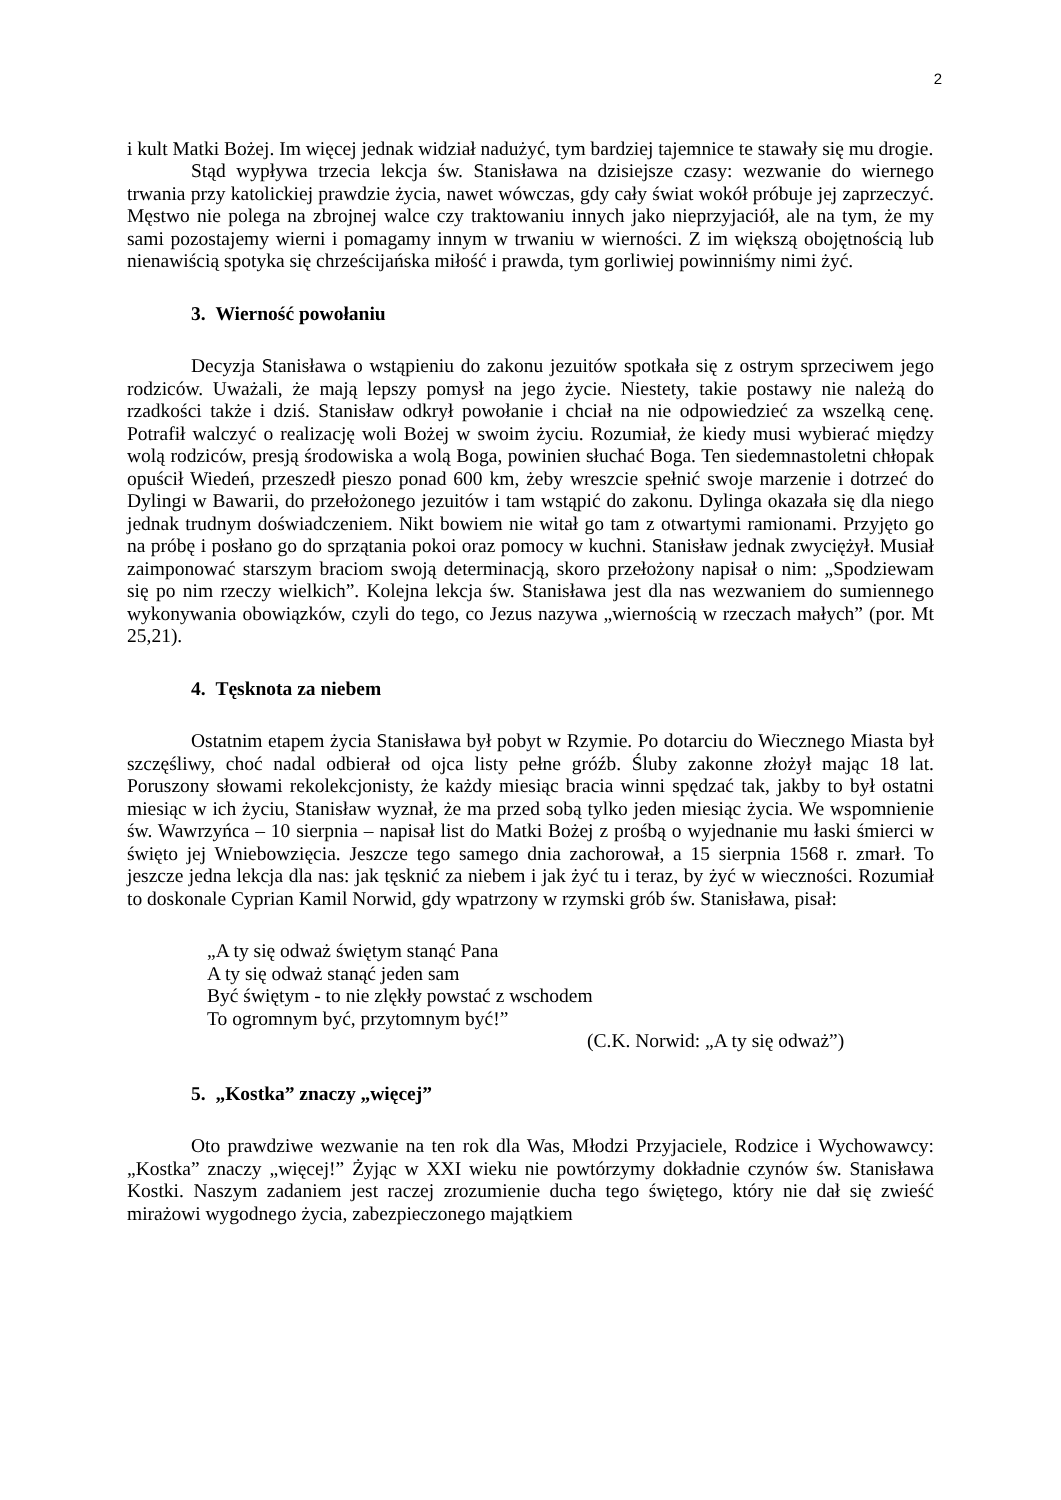2
i kult Matki Bożej. Im więcej jednak widział nadużyć, tym bardziej tajemnice te stawały się mu drogie.
Stąd wypływa trzecia lekcja św. Stanisława na dzisiejsze czasy: wezwanie do wiernego trwania przy katolickiej prawdzie życia, nawet wówczas, gdy cały świat wokół próbuje jej zaprzeczyć. Męstwo nie polega na zbrojnej walce czy traktowaniu innych jako nieprzyjaciół, ale na tym, że my sami pozostajemy wierni i pomagamy innym w trwaniu w wierności. Z im większą obojętnością lub nienawiścią spotyka się chrześcijańska miłość i prawda, tym gorliwiej powinniśmy nimi żyć.
3. Wierność powołaniu
Decyzja Stanisława o wstąpieniu do zakonu jezuitów spotkała się z ostrym sprzeciwem jego rodziców. Uważali, że mają lepszy pomysł na jego życie. Niestety, takie postawy nie należą do rzadkości także i dziś. Stanisław odkrył powołanie i chciał na nie odpowiedzieć za wszelką cenę. Potrafił walczyć o realizację woli Bożej w swoim życiu. Rozumiał, że kiedy musi wybierać między wolą rodziców, presją środowiska a wolą Boga, powinien słuchać Boga. Ten siedemnastoletni chłopak opuścił Wiedeń, przeszedł pieszo ponad 600 km, żeby wreszcie spełnić swoje marzenie i dotrzeć do Dylingi w Bawarii, do przełożonego jezuitów i tam wstąpić do zakonu. Dylinga okazała się dla niego jednak trudnym doświadczeniem. Nikt bowiem nie witał go tam z otwartymi ramionami. Przyjęto go na próbę i posłano go do sprzątania pokoi oraz pomocy w kuchni. Stanisław jednak zwyciężył. Musiał zaimponować starszym braciom swoją determinacją, skoro przełożony napisał o nim: „Spodziewam się po nim rzeczy wielkich”. Kolejna lekcja św. Stanisława jest dla nas wezwaniem do sumiennego wykonywania obowiązków, czyli do tego, co Jezus nazywa „wiernością w rzeczach małych” (por. Mt 25,21).
4. Tęsknota za niebem
Ostatnim etapem życia Stanisława był pobyt w Rzymie. Po dotarciu do Wiecznego Miasta był szczęśliwy, choć nadal odbierał od ojca listy pełne gróźb. Śluby zakonne złożył mając 18 lat. Poruszony słowami rekolekcjonisty, że każdy miesiąc bracia winni spędzać tak, jakby to był ostatni miesiąc w ich życiu, Stanisław wyznał, że ma przed sobą tylko jeden miesiąc życia. We wspomnienie św. Wawrzyńca – 10 sierpnia – napisał list do Matki Bożej z prośbą o wyjednanie mu łaski śmierci w święto jej Wniebowzięcia. Jeszcze tego samego dnia zachorował, a 15 sierpnia 1568 r. zmarł. To jeszcze jedna lekcja dla nas: jak tęsknić za niebem i jak żyć tu i teraz, by żyć w wieczności. Rozumiał to doskonale Cyprian Kamil Norwid, gdy wpatrzony w rzymski grób św. Stanisława, pisał:
„A ty się odważ świętym stanąć Pana
A ty się odważ stanąć jeden sam
Być świętym - to nie zlękły powstać z wschodem
To ogromnym być, przytomnym być!”
(C.K. Norwid: „A ty się odważ”)
5. „Kostka” znaczy „więcej”
Oto prawdziwe wezwanie na ten rok dla Was, Młodzi Przyjaciele, Rodzice i Wychowawcy: „Kostka” znaczy „więcej!” Żyjąc w XXI wieku nie powtórzymy dokładnie czynów św. Stanisława Kostki. Naszym zadaniem jest raczej zrozumienie ducha tego świętego, który nie dał się zwieść mirażowi wygodnego życia, zabezpieczonego majątkiem